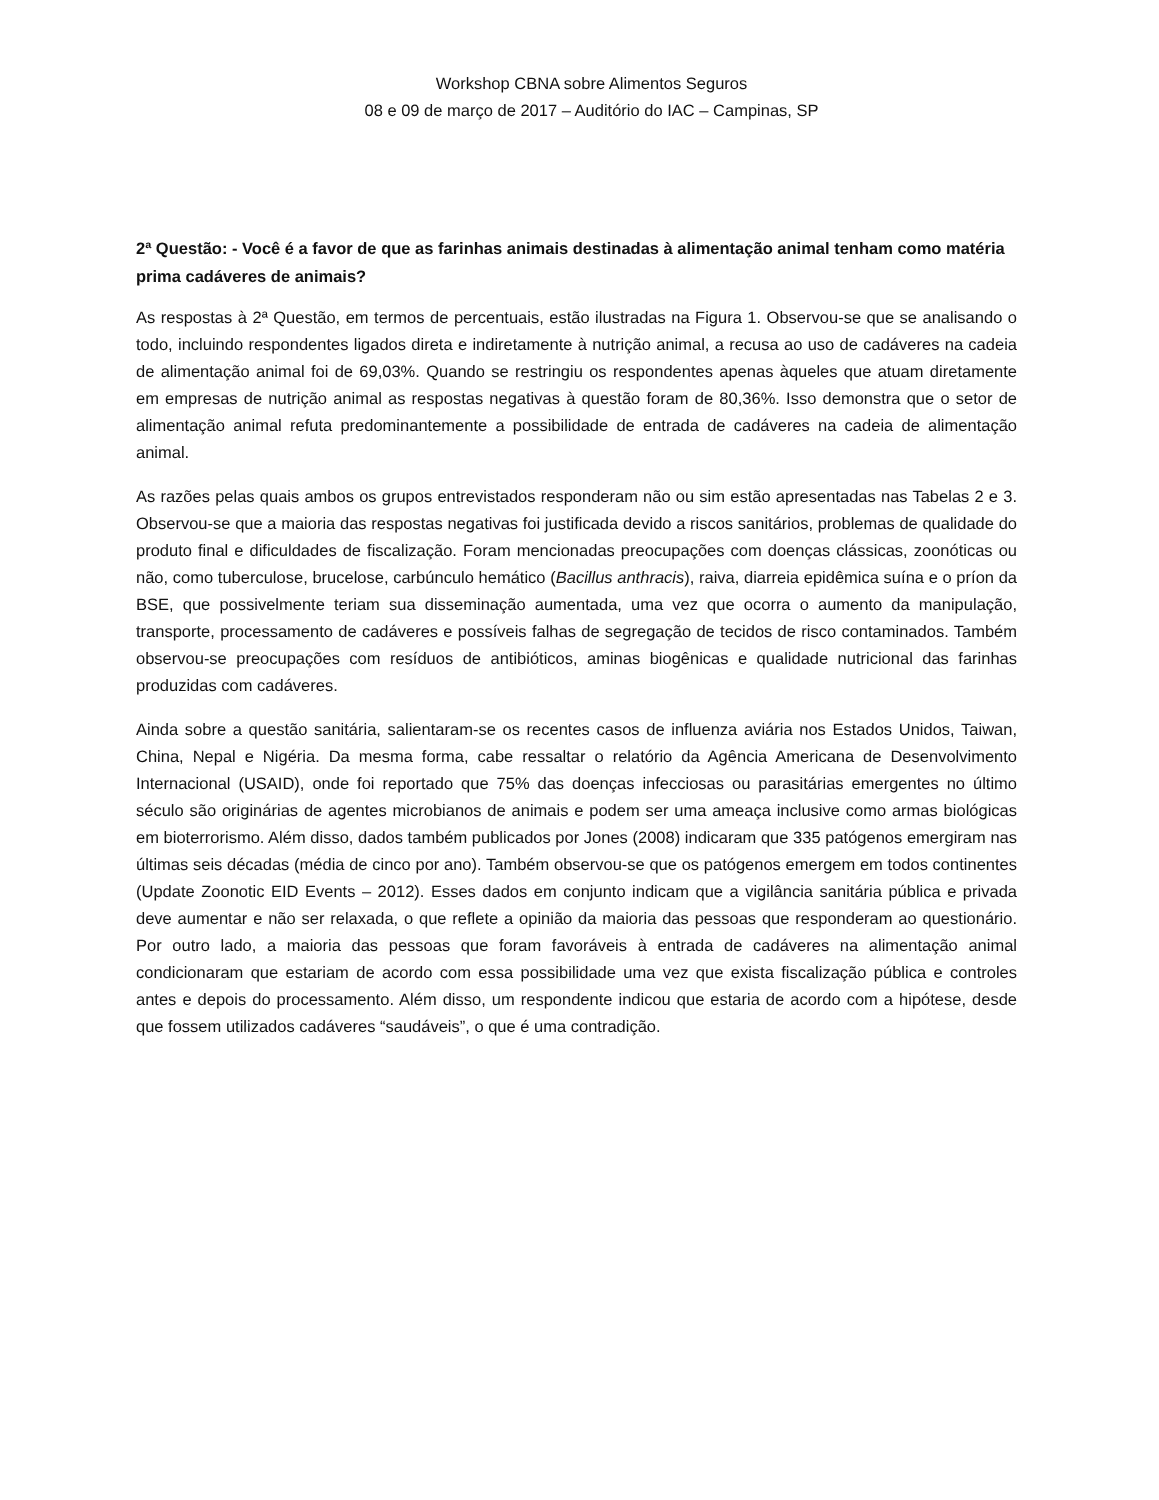Workshop CBNA sobre Alimentos Seguros
08 e 09 de março de 2017 – Auditório do IAC – Campinas, SP
2ª Questão: - Você é a favor de que as farinhas animais destinadas à alimentação animal tenham como matéria prima cadáveres de animais?
As respostas à 2ª Questão, em termos de percentuais, estão ilustradas na Figura 1. Observou-se que se analisando o todo, incluindo respondentes ligados direta e indiretamente à nutrição animal, a recusa ao uso de cadáveres na cadeia de alimentação animal foi de 69,03%. Quando se restringiu os respondentes apenas àqueles que atuam diretamente em empresas de nutrição animal as respostas negativas à questão foram de 80,36%. Isso demonstra que o setor de alimentação animal refuta predominantemente a possibilidade de entrada de cadáveres na cadeia de alimentação animal.
As razões pelas quais ambos os grupos entrevistados responderam não ou sim estão apresentadas nas Tabelas 2 e 3. Observou-se que a maioria das respostas negativas foi justificada devido a riscos sanitários, problemas de qualidade do produto final e dificuldades de fiscalização. Foram mencionadas preocupações com doenças clássicas, zoonóticas ou não, como tuberculose, brucelose, carbúnculo hemático (Bacillus anthracis), raiva, diarreia epidêmica suína e o príon da BSE, que possivelmente teriam sua disseminação aumentada, uma vez que ocorra o aumento da manipulação, transporte, processamento de cadáveres e possíveis falhas de segregação de tecidos de risco contaminados. Também observou-se preocupações com resíduos de antibióticos, aminas biogênicas e qualidade nutricional das farinhas produzidas com cadáveres.
Ainda sobre a questão sanitária, salientaram-se os recentes casos de influenza aviária nos Estados Unidos, Taiwan, China, Nepal e Nigéria. Da mesma forma, cabe ressaltar o relatório da Agência Americana de Desenvolvimento Internacional (USAID), onde foi reportado que 75% das doenças infecciosas ou parasitárias emergentes no último século são originárias de agentes microbianos de animais e podem ser uma ameaça inclusive como armas biológicas em bioterrorismo. Além disso, dados também publicados por Jones (2008) indicaram que 335 patógenos emergiram nas últimas seis décadas (média de cinco por ano). Também observou-se que os patógenos emergem em todos continentes (Update Zoonotic EID Events – 2012). Esses dados em conjunto indicam que a vigilância sanitária pública e privada deve aumentar e não ser relaxada, o que reflete a opinião da maioria das pessoas que responderam ao questionário. Por outro lado, a maioria das pessoas que foram favoráveis à entrada de cadáveres na alimentação animal condicionaram que estariam de acordo com essa possibilidade uma vez que exista fiscalização pública e controles antes e depois do processamento. Além disso, um respondente indicou que estaria de acordo com a hipótese, desde que fossem utilizados cadáveres “saudáveis”, o que é uma contradição.